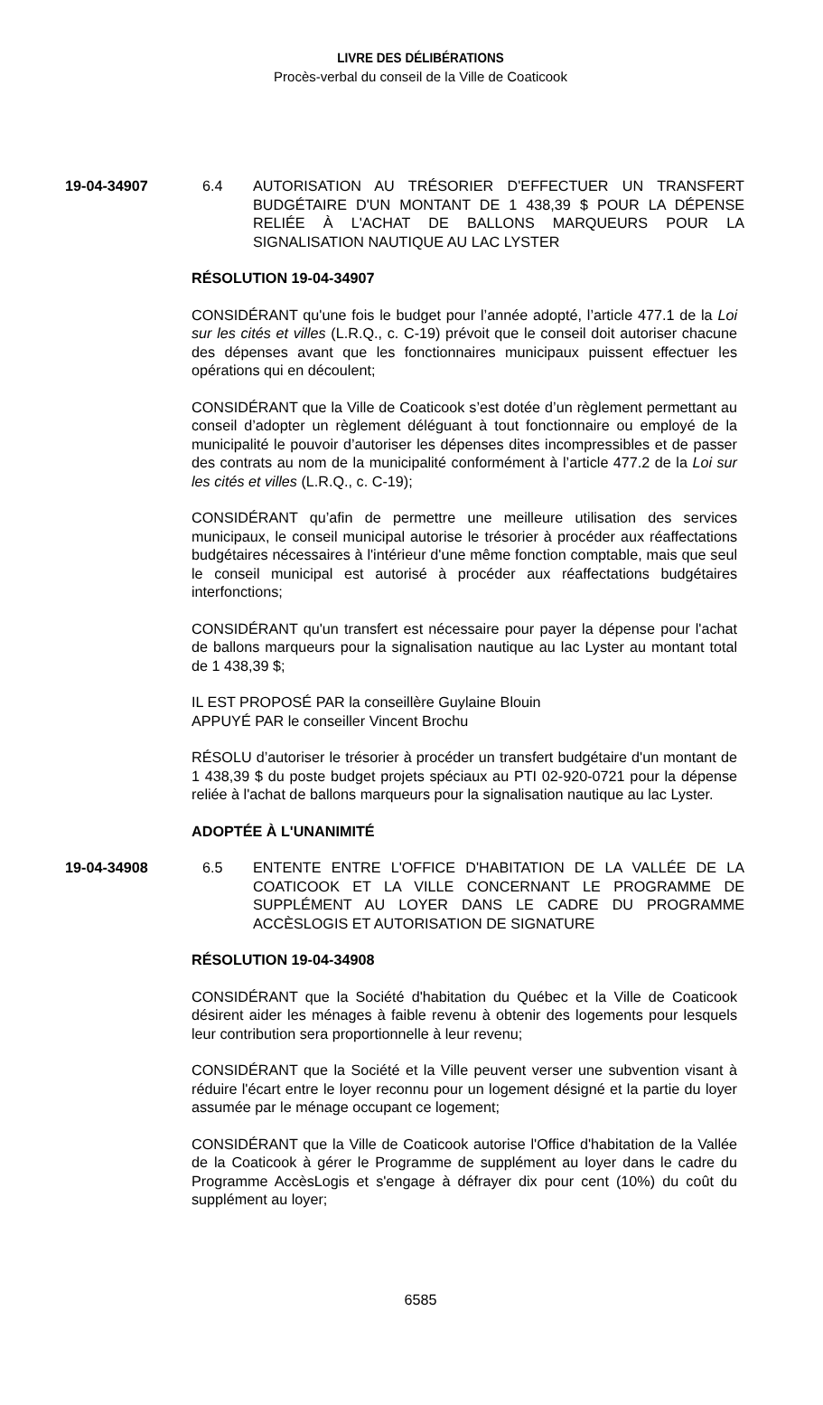LIVRE DES DÉLIBÉRATIONS
Procès-verbal du conseil de la Ville de Coaticook
19-04-34907 6.4 AUTORISATION AU TRÉSORIER D'EFFECTUER UN TRANSFERT BUDGÉTAIRE D'UN MONTANT DE 1 438,39 $ POUR LA DÉPENSE RELIÉE À L'ACHAT DE BALLONS MARQUEURS POUR LA SIGNALISATION NAUTIQUE AU LAC LYSTER
RÉSOLUTION 19-04-34907
CONSIDÉRANT qu'une fois le budget pour l’année adopté, l’article 477.1 de la Loi sur les cités et villes (L.R.Q., c. C-19) prévoit que le conseil doit autoriser chacune des dépenses avant que les fonctionnaires municipaux puissent effectuer les opérations qui en découlent;
CONSIDÉRANT que la Ville de Coaticook s’est dotée d’un règlement permettant au conseil d’adopter un règlement déléguant à tout fonctionnaire ou employé de la municipalité le pouvoir d’autoriser les dépenses dites incompressibles et de passer des contrats au nom de la municipalité conformément à l’article 477.2 de la Loi sur les cités et villes (L.R.Q., c. C-19);
CONSIDÉRANT qu’afin de permettre une meilleure utilisation des services municipaux, le conseil municipal autorise le trésorier à procéder aux réaffectations budgétaires nécessaires à l'intérieur d'une même fonction comptable, mais que seul le conseil municipal est autorisé à procéder aux réaffectations budgétaires interfonctions;
CONSIDÉRANT qu'un transfert est nécessaire pour payer la dépense pour l'achat de ballons marqueurs pour la signalisation nautique au lac Lyster au montant total de 1 438,39 $;
IL EST PROPOSÉ PAR la conseillère Guylaine Blouin
APPUYÉ PAR le conseiller Vincent Brochu
RÉSOLU d’autoriser le trésorier à procéder un transfert budgétaire d'un montant de 1 438,39 $ du poste budget projets spéciaux au PTI 02-920-0721 pour la dépense reliée à l'achat de ballons marqueurs pour la signalisation nautique au lac Lyster.
ADOPTÉE À L'UNANIMITÉ
19-04-34908 6.5 ENTENTE ENTRE L'OFFICE D'HABITATION DE LA VALLÉE DE LA COATICOOK ET LA VILLE CONCERNANT LE PROGRAMME DE SUPPLÉMENT AU LOYER DANS LE CADRE DU PROGRAMME ACCÈSLOGIS ET AUTORISATION DE SIGNATURE
RÉSOLUTION 19-04-34908
CONSIDÉRANT que la Société d'habitation du Québec et la Ville de Coaticook désirent aider les ménages à faible revenu à obtenir des logements pour lesquels leur contribution sera proportionnelle à leur revenu;
CONSIDÉRANT que la Société et la Ville peuvent verser une subvention visant à réduire l'écart entre le loyer reconnu pour un logement désigné et la partie du loyer assumée par le ménage occupant ce logement;
CONSIDÉRANT que la Ville de Coaticook autorise l'Office d'habitation de la Vallée de la Coaticook à gérer le Programme de supplément au loyer dans le cadre du Programme AccèsLogis et s'engage à défrayer dix pour cent (10%) du coût du supplément au loyer;
6585